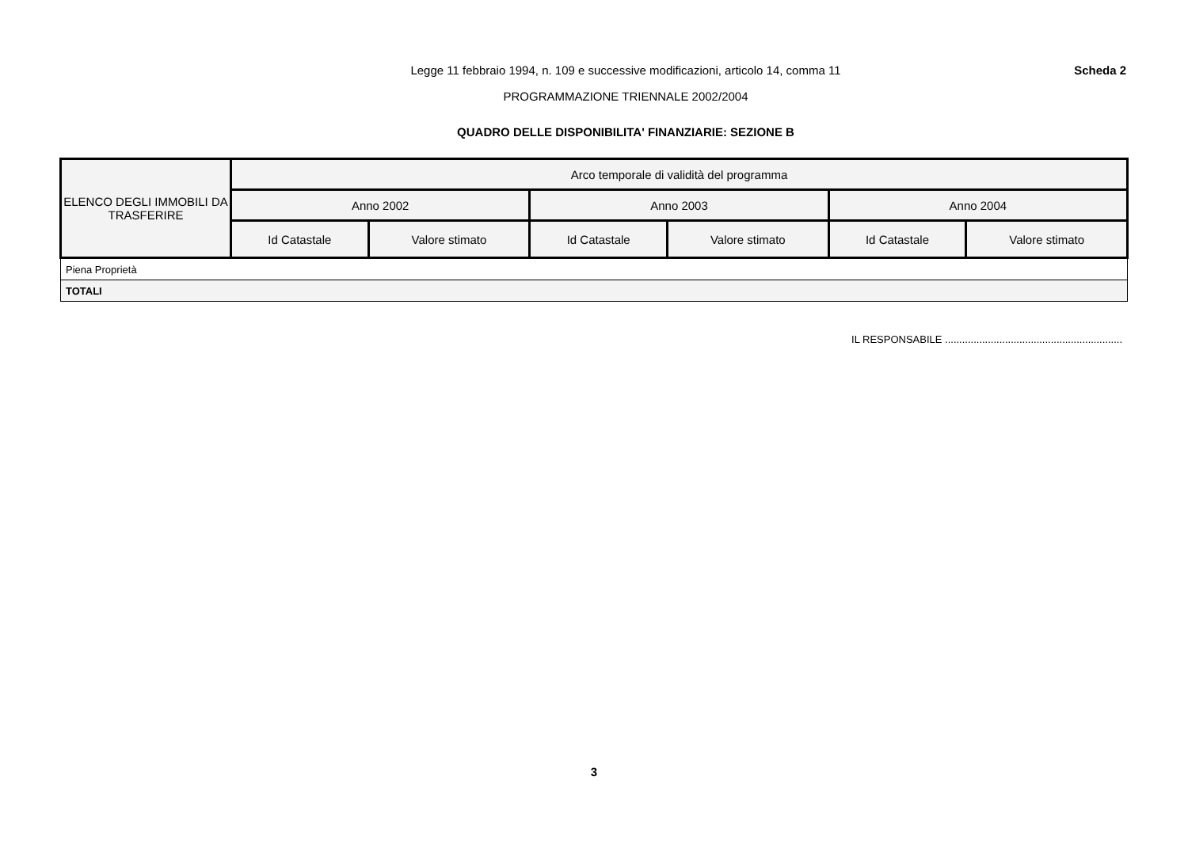Legge 11 febbraio 1994, n. 109 e successive modificazioni, articolo 14, comma 11
PROGRAMMAZIONE TRIENNALE 2002/2004
Scheda 2
QUADRO DELLE DISPONIBILITA' FINANZIARIE: SEZIONE B
| ELENCO DEGLI IMMOBILI DA TRASFERIRE | Arco temporale di validità del programma | | | | | |
| --- | --- | --- | --- | --- | --- | --- |
| | Anno 2002 | | Anno 2003 | | Anno 2004 | |
| | Id Catastale | Valore stimato | Id Catastale | Valore stimato | Id Catastale | Valore stimato |
| Piena Proprietà | | | | | | |
| TOTALI | | | | | | |
IL RESPONSABILE ..............................................................
3